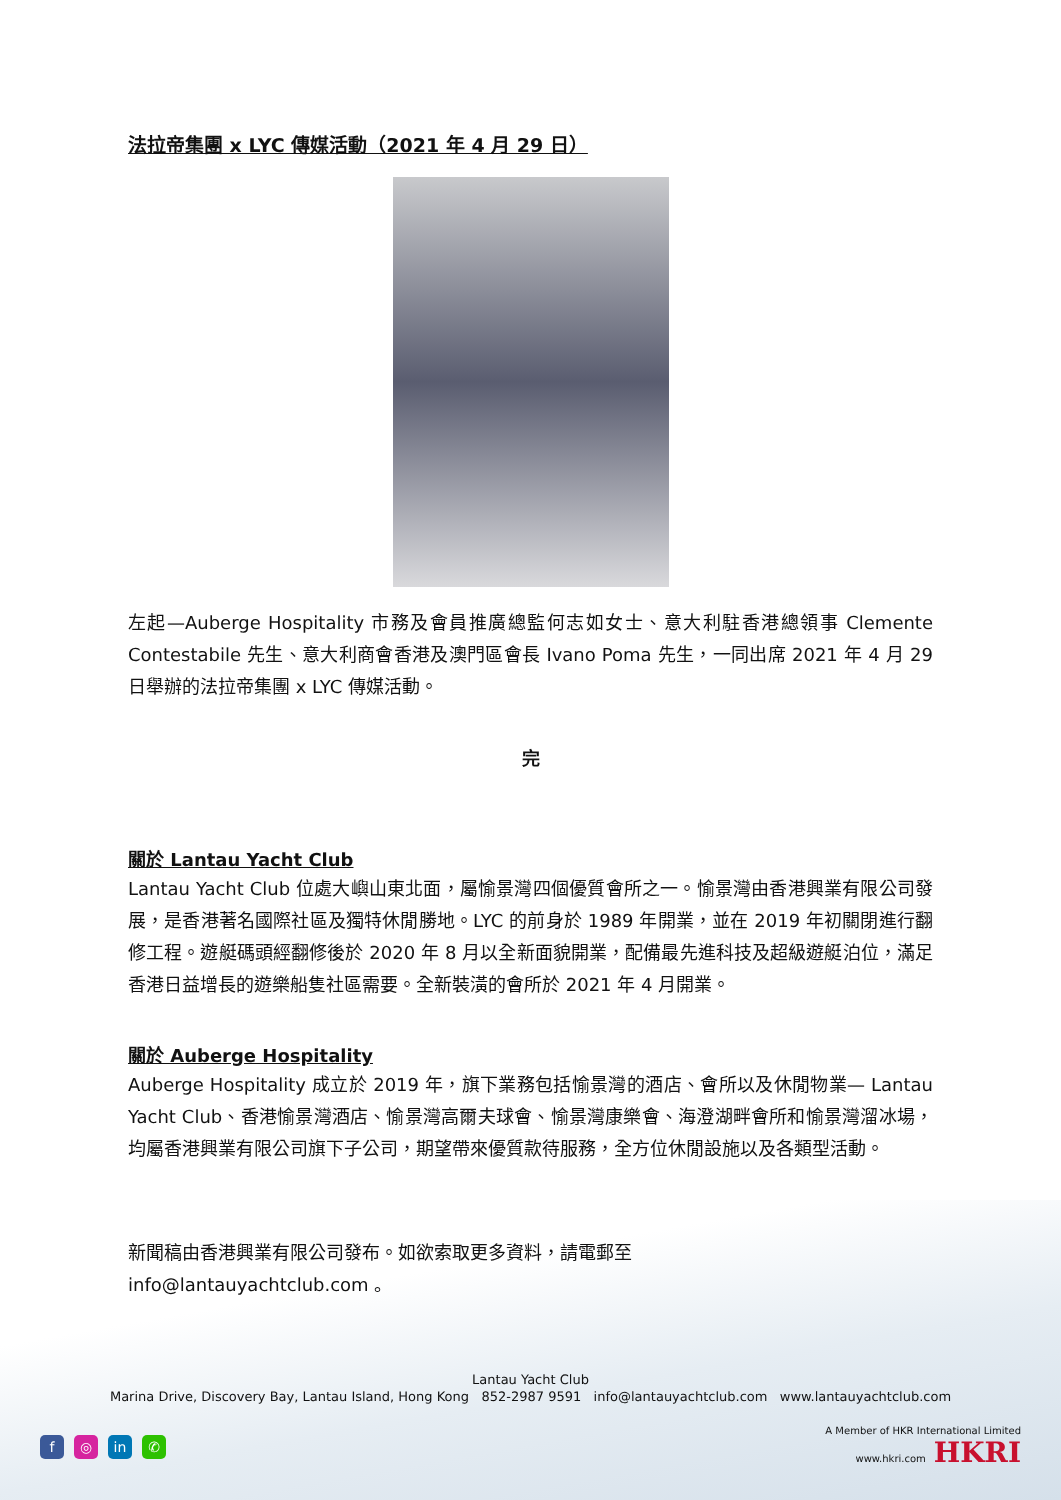法拉帝集團 x LYC 傳媒活動（2021 年 4 月 29 日）
左起—Auberge Hospitality 市務及會員推廣總監何志如女士、意大利駐香港總領事 Clemente Contestabile 先生、意大利商會香港及澳門區會長 Ivano Poma 先生，一同出席 2021 年 4 月 29 日舉辦的法拉帝集團 x LYC 傳媒活動。
完
關於 Lantau Yacht Club
Lantau Yacht Club 位處大嶼山東北面，屬愉景灣四個優質會所之一。愉景灣由香港興業有限公司發展，是香港著名國際社區及獨特休閒勝地。LYC 的前身於 1989 年開業，並在 2019 年初關閉進行翻修工程。遊艇碼頭經翻修後於 2020 年 8 月以全新面貌開業，配備最先進科技及超級遊艇泊位，滿足香港日益增長的遊樂船隻社區需要。全新裝潢的會所於 2021 年 4 月開業。
關於 Auberge Hospitality
Auberge Hospitality 成立於 2019 年，旗下業務包括愉景灣的酒店、會所以及休閒物業— Lantau Yacht Club、香港愉景灣酒店、愉景灣高爾夫球會、愉景灣康樂會、海澄湖畔會所和愉景灣溜冰場，均屬香港興業有限公司旗下子公司，期望帶來優質款待服務，全方位休閒設施以及各類型活動。
新聞稿由香港興業有限公司發布。如欲索取更多資料，請電郵至
info@lantauyachtclub.com 。
Lantau Yacht Club
Marina Drive, Discovery Bay, Lantau Island, Hong Kong 852-2987 9591 info@lantauyachtclub.com www.lantauyachtclub.com
f ◎ in ✆
A Member of HKR International Limited
www.hkri.com HKRI